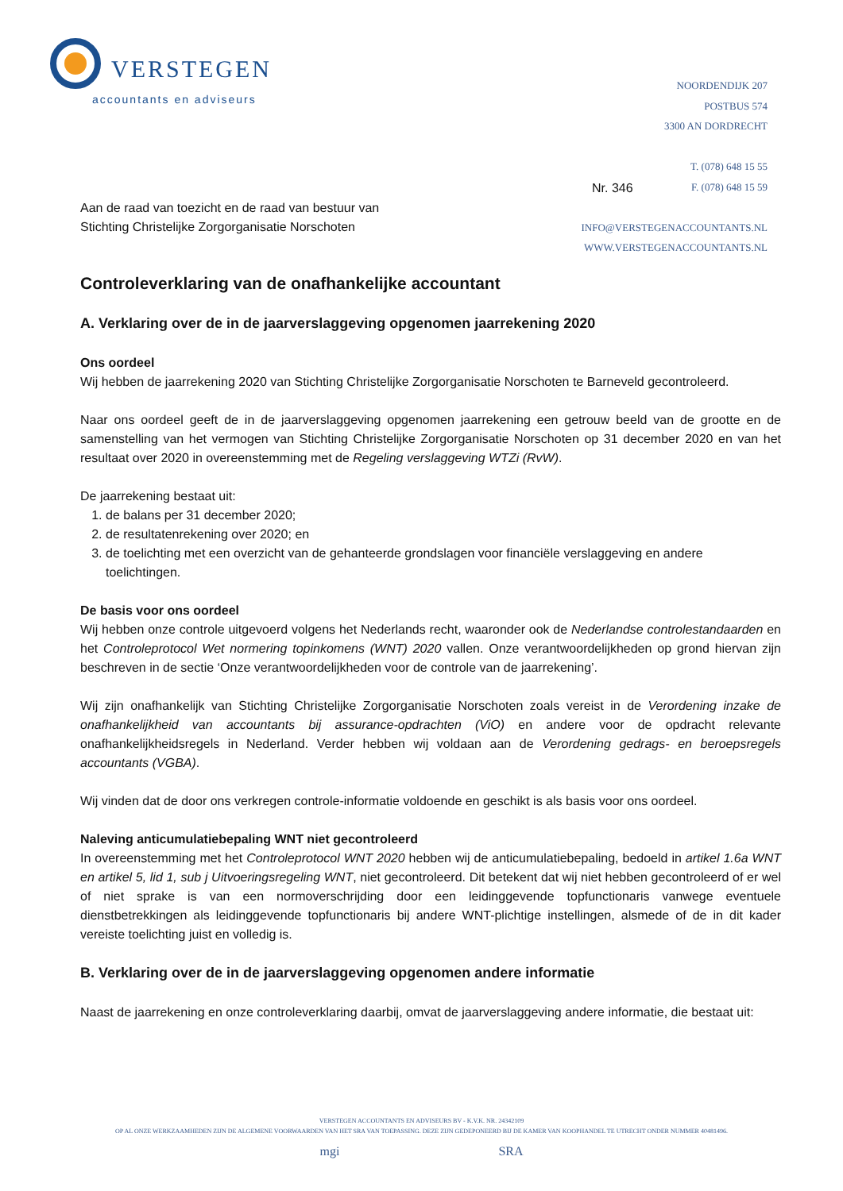VERSTEGEN
accountants en adviseurs
NOORDENDIJK 207
POSTBUS 574
3300 AN DORDRECHT
T. (078) 648 15 55
F. (078) 648 15 59
INFO@VERSTEGENACCOUNTANTS.NL
WWW.VERSTEGENACCOUNTANTS.NL
Nr. 346
Aan de raad van toezicht en de raad van bestuur van
Stichting Christelijke Zorgorganisatie Norschoten
Controleverklaring van de onafhankelijke accountant
A. Verklaring over de in de jaarverslaggeving opgenomen jaarrekening 2020
Ons oordeel
Wij hebben de jaarrekening 2020 van Stichting Christelijke Zorgorganisatie Norschoten te Barneveld gecontroleerd.
Naar ons oordeel geeft de in de jaarverslaggeving opgenomen jaarrekening een getrouw beeld van de grootte en de samenstelling van het vermogen van Stichting Christelijke Zorgorganisatie Norschoten op 31 december 2020 en van het resultaat over 2020 in overeenstemming met de Regeling verslaggeving WTZi (RvW).
De jaarrekening bestaat uit:
1. de balans per 31 december 2020;
2. de resultatenrekening over 2020; en
3. de toelichting met een overzicht van de gehanteerde grondslagen voor financiële verslaggeving en andere toelichtingen.
De basis voor ons oordeel
Wij hebben onze controle uitgevoerd volgens het Nederlands recht, waaronder ook de Nederlandse controlestandaarden en het Controleprotocol Wet normering topinkomens (WNT) 2020 vallen. Onze verantwoordelijkheden op grond hiervan zijn beschreven in de sectie ‘Onze verantwoordelijkheden voor de controle van de jaarrekening’.
Wij zijn onafhankelijk van Stichting Christelijke Zorgorganisatie Norschoten zoals vereist in de Verordening inzake de onafhankelijkheid van accountants bij assurance-opdrachten (ViO) en andere voor de opdracht relevante onafhankelijkheidsregels in Nederland. Verder hebben wij voldaan aan de Verordening gedrags- en beroepsregels accountants (VGBA).
Wij vinden dat de door ons verkregen controle-informatie voldoende en geschikt is als basis voor ons oordeel.
Naleving anticumulatiebepaling WNT niet gecontroleerd
In overeenstemming met het Controleprotocol WNT 2020 hebben wij de anticumulatiebepaling, bedoeld in artikel 1.6a WNT en artikel 5, lid 1, sub j Uitvoeringsregeling WNT, niet gecontroleerd. Dit betekent dat wij niet hebben gecontroleerd of er wel of niet sprake is van een normoverschrijding door een leidinggevende topfunctionaris vanwege eventuele dienstbetrekkingen als leidinggevende topfunctionaris bij andere WNT-plichtige instellingen, alsmede of de in dit kader vereiste toelichting juist en volledig is.
B. Verklaring over de in de jaarverslaggeving opgenomen andere informatie
Naast de jaarrekening en onze controleverklaring daarbij, omvat de jaarverslaggeving andere informatie, die bestaat uit:
VERSTEGEN ACCOUNTANTS EN ADVISEURS BV - K.V.K. NR. 24342109
OP AL ONZE WERKZAAMHEDEN ZIJN DE ALGEMENE VOORWAARDEN VAN HET SRA VAN TOEPASSING. DEZE ZIJN GEDEPONEERD BIJ DE KAMER VAN KOOPHANDEL TE UTRECHT ONDER NUMMER 40481496.
mgi SRA